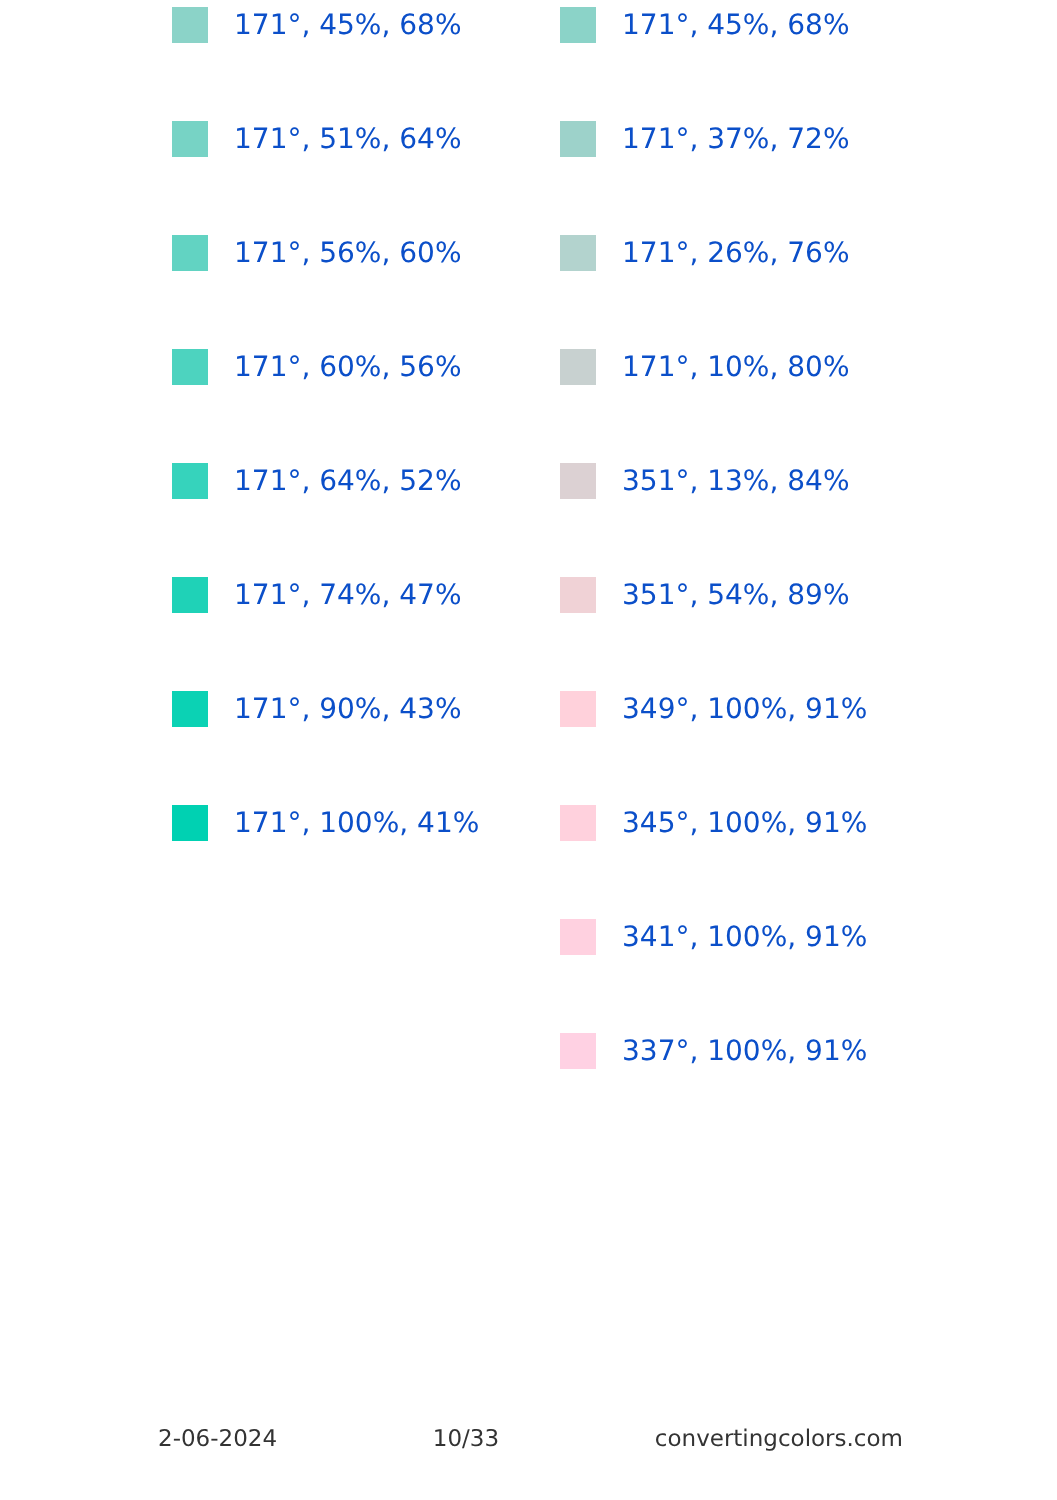171°, 45%, 68%
171°, 51%, 64%
171°, 56%, 60%
171°, 60%, 56%
171°, 64%, 52%
171°, 74%, 47%
171°, 90%, 43%
171°, 100%, 41%
171°, 45%, 68%
171°, 37%, 72%
171°, 26%, 76%
171°, 10%, 80%
351°, 13%, 84%
351°, 54%, 89%
349°, 100%, 91%
345°, 100%, 91%
341°, 100%, 91%
337°, 100%, 91%
2-06-2024 10/33 convertingcolors.com